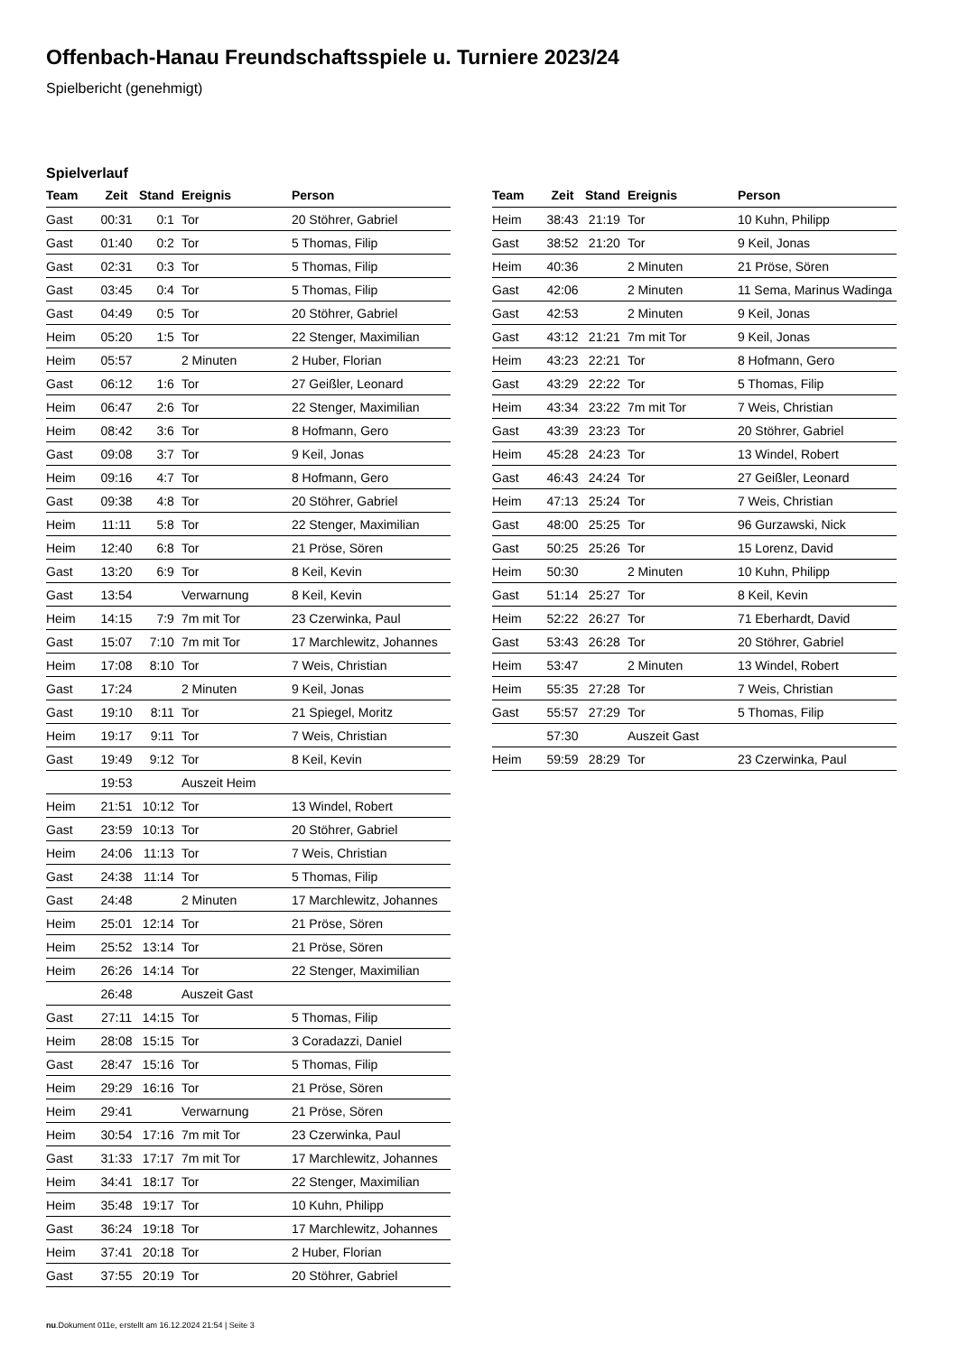Offenbach-Hanau Freundschaftsspiele u. Turniere 2023/24
Spielbericht (genehmigt)
Spielverlauf
| Team | Zeit | Stand | Ereignis | Person |
| --- | --- | --- | --- | --- |
| Gast | 00:31 | 0:1 | Tor | 20 Stöhrer, Gabriel |
| Gast | 01:40 | 0:2 | Tor | 5 Thomas, Filip |
| Gast | 02:31 | 0:3 | Tor | 5 Thomas, Filip |
| Gast | 03:45 | 0:4 | Tor | 5 Thomas, Filip |
| Gast | 04:49 | 0:5 | Tor | 20 Stöhrer, Gabriel |
| Heim | 05:20 | 1:5 | Tor | 22 Stenger, Maximilian |
| Heim | 05:57 | | 2 Minuten | 2 Huber, Florian |
| Gast | 06:12 | 1:6 | Tor | 27 Geißler, Leonard |
| Heim | 06:47 | 2:6 | Tor | 22 Stenger, Maximilian |
| Heim | 08:42 | 3:6 | Tor | 8 Hofmann, Gero |
| Gast | 09:08 | 3:7 | Tor | 9 Keil, Jonas |
| Heim | 09:16 | 4:7 | Tor | 8 Hofmann, Gero |
| Gast | 09:38 | 4:8 | Tor | 20 Stöhrer, Gabriel |
| Heim | 11:11 | 5:8 | Tor | 22 Stenger, Maximilian |
| Heim | 12:40 | 6:8 | Tor | 21 Pröse, Sören |
| Gast | 13:20 | 6:9 | Tor | 8 Keil, Kevin |
| Gast | 13:54 | | Verwarnung | 8 Keil, Kevin |
| Heim | 14:15 | 7:9 | 7m mit Tor | 23 Czerwinka, Paul |
| Gast | 15:07 | 7:10 | 7m mit Tor | 17 Marchlewitz, Johannes |
| Heim | 17:08 | 8:10 | Tor | 7 Weis, Christian |
| Gast | 17:24 | | 2 Minuten | 9 Keil, Jonas |
| Gast | 19:10 | 8:11 | Tor | 21 Spiegel, Moritz |
| Heim | 19:17 | 9:11 | Tor | 7 Weis, Christian |
| Gast | 19:49 | 9:12 | Tor | 8 Keil, Kevin |
| | 19:53 | | Auszeit Heim | |
| Heim | 21:51 | 10:12 | Tor | 13 Windel, Robert |
| Gast | 23:59 | 10:13 | Tor | 20 Stöhrer, Gabriel |
| Heim | 24:06 | 11:13 | Tor | 7 Weis, Christian |
| Gast | 24:38 | 11:14 | Tor | 5 Thomas, Filip |
| Gast | 24:48 | | 2 Minuten | 17 Marchlewitz, Johannes |
| Heim | 25:01 | 12:14 | Tor | 21 Pröse, Sören |
| Heim | 25:52 | 13:14 | Tor | 21 Pröse, Sören |
| Heim | 26:26 | 14:14 | Tor | 22 Stenger, Maximilian |
| | 26:48 | | Auszeit Gast | |
| Gast | 27:11 | 14:15 | Tor | 5 Thomas, Filip |
| Heim | 28:08 | 15:15 | Tor | 3 Coradazzi, Daniel |
| Gast | 28:47 | 15:16 | Tor | 5 Thomas, Filip |
| Heim | 29:29 | 16:16 | Tor | 21 Pröse, Sören |
| Heim | 29:41 | | Verwarnung | 21 Pröse, Sören |
| Heim | 30:54 | 17:16 | 7m mit Tor | 23 Czerwinka, Paul |
| Gast | 31:33 | 17:17 | 7m mit Tor | 17 Marchlewitz, Johannes |
| Heim | 34:41 | 18:17 | Tor | 22 Stenger, Maximilian |
| Heim | 35:48 | 19:17 | Tor | 10 Kuhn, Philipp |
| Gast | 36:24 | 19:18 | Tor | 17 Marchlewitz, Johannes |
| Heim | 37:41 | 20:18 | Tor | 2 Huber, Florian |
| Gast | 37:55 | 20:19 | Tor | 20 Stöhrer, Gabriel |
| Team | Zeit | Stand | Ereignis | Person |
| --- | --- | --- | --- | --- |
| Heim | 38:43 | 21:19 | Tor | 10 Kuhn, Philipp |
| Gast | 38:52 | 21:20 | Tor | 9 Keil, Jonas |
| Heim | 40:36 | | 2 Minuten | 21 Pröse, Sören |
| Gast | 42:06 | | 2 Minuten | 11 Sema, Marinus Wadinga |
| Gast | 42:53 | | 2 Minuten | 9 Keil, Jonas |
| Gast | 43:12 | 21:21 | 7m mit Tor | 9 Keil, Jonas |
| Heim | 43:23 | 22:21 | Tor | 8 Hofmann, Gero |
| Gast | 43:29 | 22:22 | Tor | 5 Thomas, Filip |
| Heim | 43:34 | 23:22 | 7m mit Tor | 7 Weis, Christian |
| Gast | 43:39 | 23:23 | Tor | 20 Stöhrer, Gabriel |
| Heim | 45:28 | 24:23 | Tor | 13 Windel, Robert |
| Gast | 46:43 | 24:24 | Tor | 27 Geißler, Leonard |
| Heim | 47:13 | 25:24 | Tor | 7 Weis, Christian |
| Gast | 48:00 | 25:25 | Tor | 96 Gurzawski, Nick |
| Gast | 50:25 | 25:26 | Tor | 15 Lorenz, David |
| Heim | 50:30 | | 2 Minuten | 10 Kuhn, Philipp |
| Gast | 51:14 | 25:27 | Tor | 8 Keil, Kevin |
| Heim | 52:22 | 26:27 | Tor | 71 Eberhardt, David |
| Gast | 53:43 | 26:28 | Tor | 20 Stöhrer, Gabriel |
| Heim | 53:47 | | 2 Minuten | 13 Windel, Robert |
| Heim | 55:35 | 27:28 | Tor | 7 Weis, Christian |
| Gast | 55:57 | 27:29 | Tor | 5 Thomas, Filip |
| | 57:30 | | Auszeit Gast | |
| Heim | 59:59 | 28:29 | Tor | 23 Czerwinka, Paul |
nu.Dokument 011e, erstellt am 16.12.2024 21:54 | Seite 3